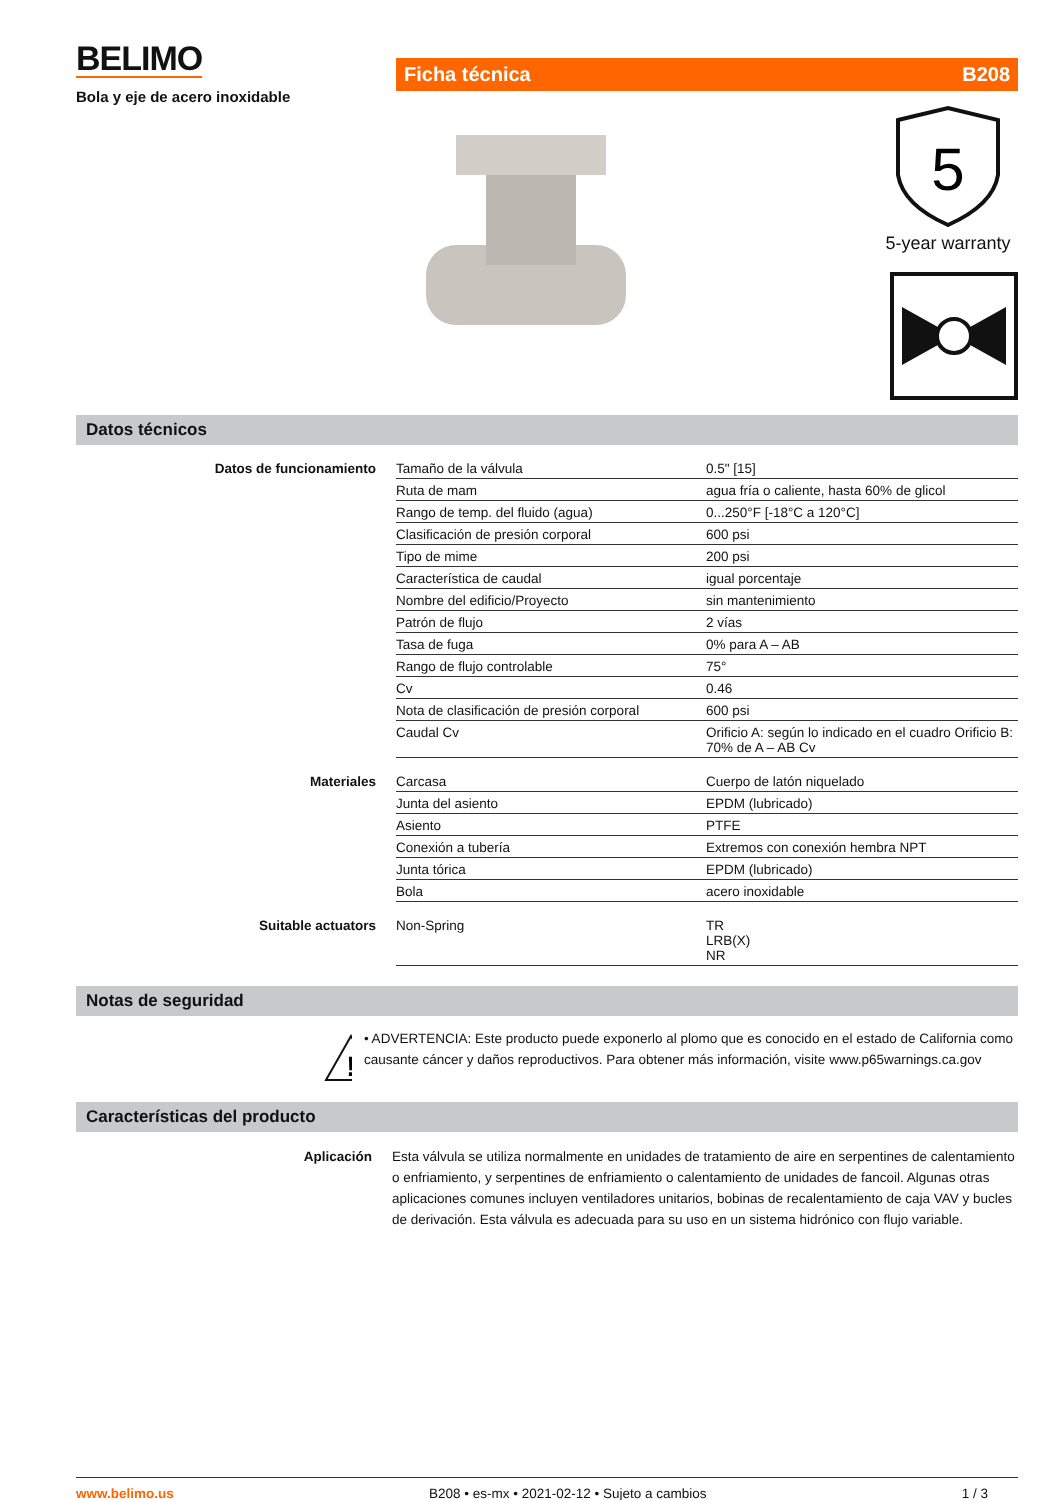BELIMO
Bola y eje de acero inoxidable
Ficha técnica B208
5
5-year warranty
Datos técnicos
| Datos de funcionamiento | Tamaño de la válvula | 0.5" [15] |
| | Ruta de mam | agua fría o caliente, hasta 60% de glicol |
| | Rango de temp. del fluido (agua) | 0...250°F [-18°C a 120°C] |
| | Clasificación de presión corporal | 600 psi |
| | Tipo de mime | 200 psi |
| | Característica de caudal | igual porcentaje |
| | Nombre del edificio/Proyecto | sin mantenimiento |
| | Patrón de flujo | 2 vías |
| | Tasa de fuga | 0% para A – AB |
| | Rango de flujo controlable | 75° |
| | Cv | 0.46 |
| | Nota de clasificación de presión corporal | 600 psi |
| | Caudal Cv | Orificio A: según lo indicado en el cuadro Orificio B: 70% de A – AB Cv |
| Materiales | Carcasa | Cuerpo de latón niquelado |
| | Junta del asiento | EPDM (lubricado) |
| | Asiento | PTFE |
| | Conexión a tubería | Extremos con conexión hembra NPT |
| | Junta tórica | EPDM (lubricado) |
| | Bola | acero inoxidable |
| Suitable actuators | Non-Spring | TR LRB(X) NR |
Notas de seguridad
!
• ADVERTENCIA: Este producto puede exponerlo al plomo que es conocido en el estado de California como causante cáncer y daños reproductivos. Para obtener más información, visite www.p65warnings.ca.gov
Características del producto
Aplicación Esta válvula se utiliza normalmente en unidades de tratamiento de aire en serpentines de calentamiento o enfriamiento, y serpentines de enfriamiento o calentamiento de unidades de fancoil. Algunas otras aplicaciones comunes incluyen ventiladores unitarios, bobinas de recalentamiento de caja VAV y bucles de derivación. Esta válvula es adecuada para su uso en un sistema hidrónico con flujo variable.
www.belimo.us B208 • es-mx • 2021-02-12 • Sujeto a cambios 1 / 3